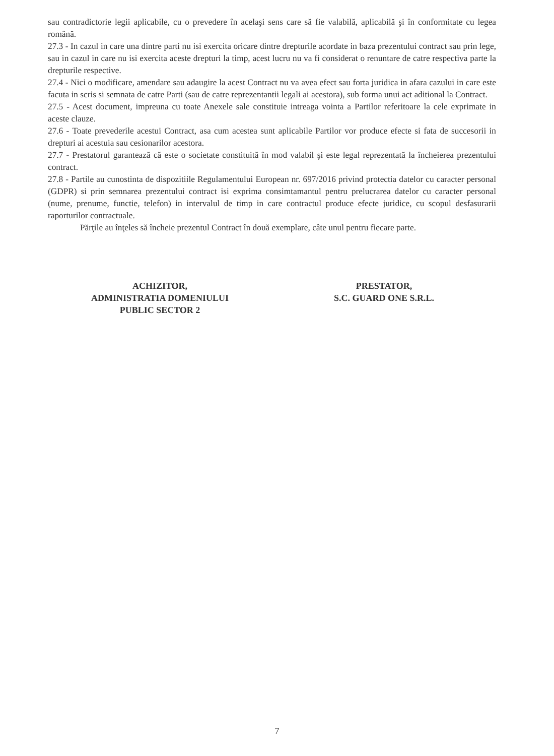sau contradictorie legii aplicabile, cu o prevedere în acelaşi sens care să fie valabilă, aplicabilă şi în conformitate cu legea română.
27.3 - In cazul in care una dintre parti nu isi exercita oricare dintre drepturile acordate in baza prezentului contract sau prin lege, sau in cazul in care nu isi exercita aceste drepturi la timp, acest lucru nu va fi considerat o renuntare de catre respectiva parte la drepturile respective.
27.4 - Nici o modificare, amendare sau adaugire la acest Contract nu va avea efect sau forta juridica in afara cazului in care este facuta in scris si semnata de catre Parti (sau de catre reprezentantii legali ai acestora), sub forma unui act aditional la Contract.
27.5 - Acest document, impreuna cu toate Anexele sale constituie intreaga vointa a Partilor referitoare la cele exprimate in aceste clauze.
27.6 - Toate prevederile acestui Contract, asa cum acestea sunt aplicabile Partilor vor produce efecte si fata de succesorii in drepturi ai acestuia sau cesionarilor acestora.
27.7 - Prestatorul garantează că este o societate constituită în mod valabil şi este legal reprezentată la încheierea prezentului contract.
27.8 - Partile au cunostinta de dispozitiile Regulamentului European nr. 697/2016 privind protectia datelor cu caracter personal (GDPR) si prin semnarea prezentului contract isi exprima consimtamantul pentru prelucrarea datelor cu caracter personal (nume, prenume, functie, telefon) in intervalul de timp in care contractul produce efecte juridice, cu scopul desfasurarii raporturilor contractuale.
Părţile au înţeles să încheie prezentul Contract în două exemplare, câte unul pentru fiecare parte.
ACHIZITOR,
ADMINISTRATIA DOMENIULUI
PUBLIC SECTOR 2
PRESTATOR,
S.C. GUARD ONE S.R.L.
7